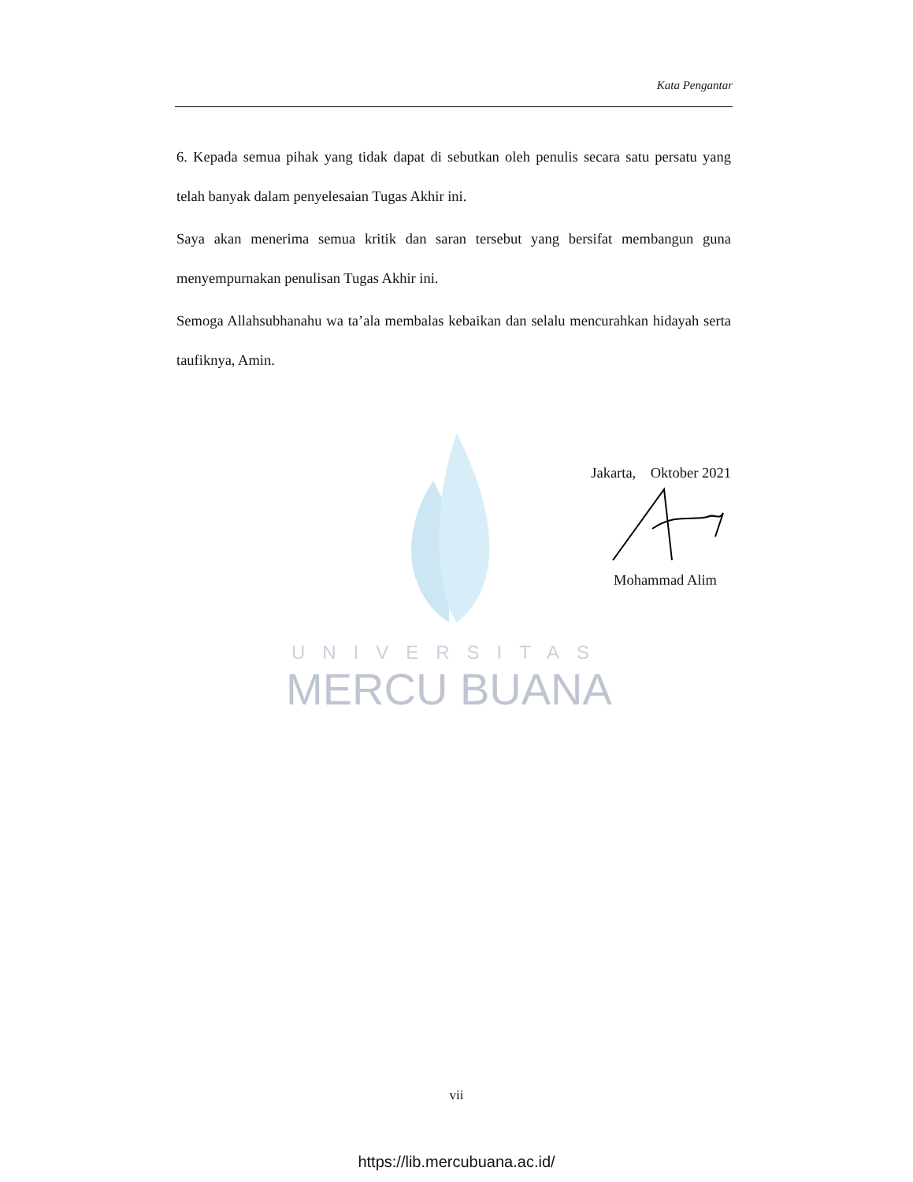Kata Pengantar
6. Kepada semua pihak yang tidak dapat di sebutkan oleh penulis secara satu persatu yang telah banyak dalam penyelesaian Tugas Akhir ini.
Saya akan menerima semua kritik dan saran tersebut yang bersifat membangun guna menyempurnakan penulisan Tugas Akhir ini.
Semoga Allahsubhanahu wa ta’ala membalas kebaikan dan selalu mencurahkan hidayah serta taufiknya, Amin.
UNIVERSITAS
MERCU BUANA
Jakarta, Oktober 2021
Mohammad Alim
vii
https://lib.mercubuana.ac.id/